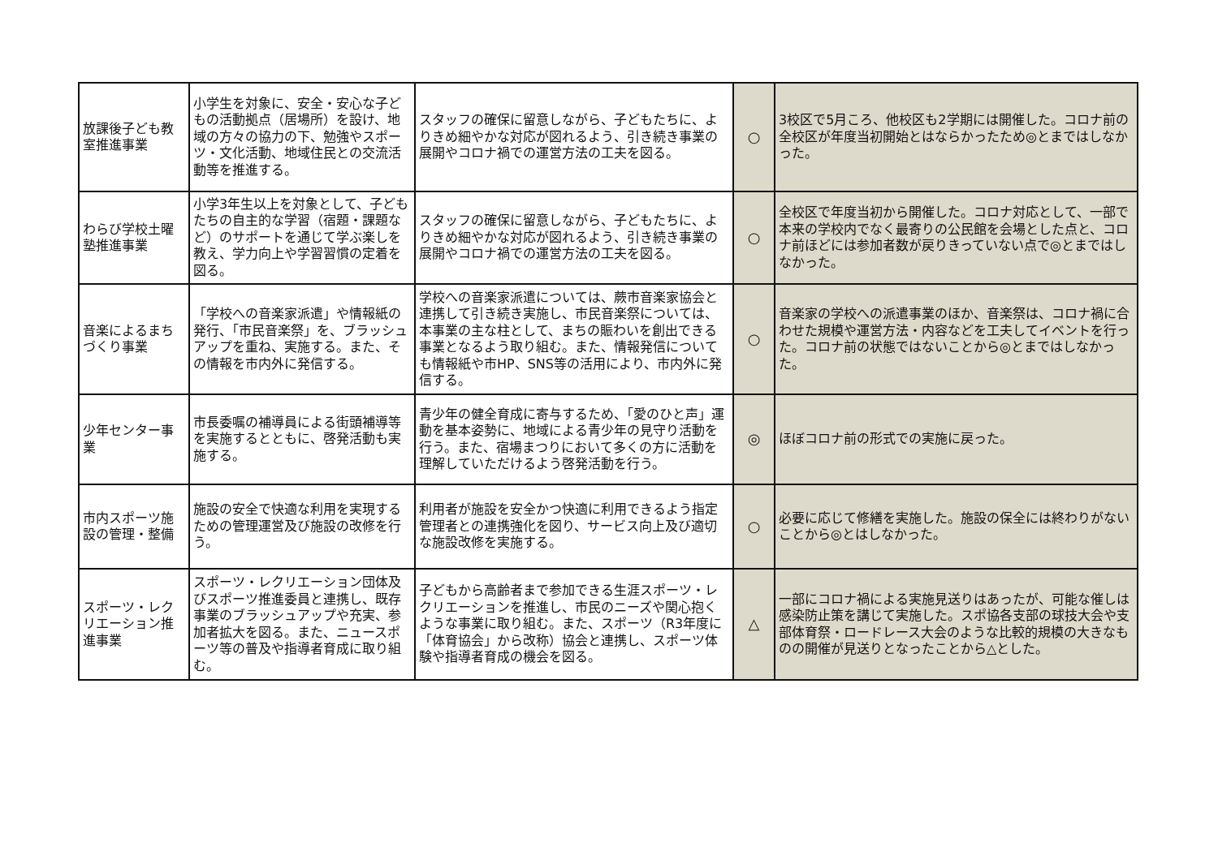| 放課後子ども教室推進事業 | 小学生を対象に、安全・安心な子どもの活動拠点（居場所）を設け、地域の方々の協力の下、勉強やスポーツ・文化活動、地域住民との交流活動等を推進する。 | スタッフの確保に留意しながら、子どもたちに、よりきめ細やかな対応が図れるよう、引き続き事業の展開やコロナ禍での運営方法の工夫を図る。 | ○ | 3校区で5月ころ、他校区も2学期には開催した。コロナ前の全校区が年度当初開始とはならかったため◎とまではしなかった。 |
| わらび学校土曜塾推進事業 | 小学3年生以上を対象として、子どもたちの自主的な学習（宿題・課題など）のサポートを通じて学ぶ楽しを教え、学力向上や学習習慣の定着を図る。 | スタッフの確保に留意しながら、子どもたちに、よりきめ細やかな対応が図れるよう、引き続き事業の展開やコロナ禍での運営方法の工夫を図る。 | ○ | 全校区で年度当初から開催した。コロナ対応として、一部で本来の学校内でなく最寄りの公民館を会場とした点と、コロナ前ほどには参加者数が戻りきっていない点で◎とまではしなかった。 |
| 音楽によるまちづくり事業 | 「学校への音楽家派遣」や情報紙の発行、「市民音楽祭」を、ブラッシュアップを重ね、実施する。また、その情報を市内外に発信する。 | 学校への音楽家派遣については、蕨市音楽家協会と連携して引き続き実施し、市民音楽祭については、本事業の主な柱として、まちの賑わいを創出できる事業となるよう取り組む。また、情報発信についても情報紙や市HP、SNS等の活用により、市内外に発信する。 | ○ | 音楽家の学校への派遣事業のほか、音楽祭は、コロナ禍に合わせた規模や運営方法・内容などを工夫してイベントを行った。コロナ前の状態ではないことから◎とまではしなかった。 |
| 少年センター事業 | 市長委嘱の補導員による街頭補導等を実施するとともに、啓発活動も実施する。 | 青少年の健全育成に寄与するため、「愛のひと声」運動を基本姿勢に、地域による青少年の見守り活動を行う。また、宿場まつりにおいて多くの方に活動を理解していただけるよう啓発活動を行う。 | ◎ | ほぼコロナ前の形式での実施に戻った。 |
| 市内スポーツ施設の管理・整備 | 施設の安全で快適な利用を実現するための管理運営及び施設の改修を行う。 | 利用者が施設を安全かつ快適に利用できるよう指定管理者との連携強化を図り、サービス向上及び適切な施設改修を実施する。 | ○ | 必要に応じて修繕を実施した。施設の保全には終わりがないことから◎とはしなかった。 |
| スポーツ・レクリエーション推進事業 | スポーツ・レクリエーション団体及びスポーツ推進委員と連携し、既存事業のブラッシュアップや充実、参加者拡大を図る。また、ニュースポーツ等の普及や指導者育成に取り組む。 | 子どもから高齢者まで参加できる生涯スポーツ・レクリエーションを推進し、市民のニーズや関心抱くような事業に取り組む。また、スポーツ（R3年度に「体育協会」から改称）協会と連携し、スポーツ体験や指導者育成の機会を図る。 | △ | 一部にコロナ禍による実施見送りはあったが、可能な催しは感染防止策を講じて実施した。スポ協各支部の球技大会や支部体育祭・ロードレース大会のような比較的規模の大きなものの開催が見送りとなったことから△とした。 |